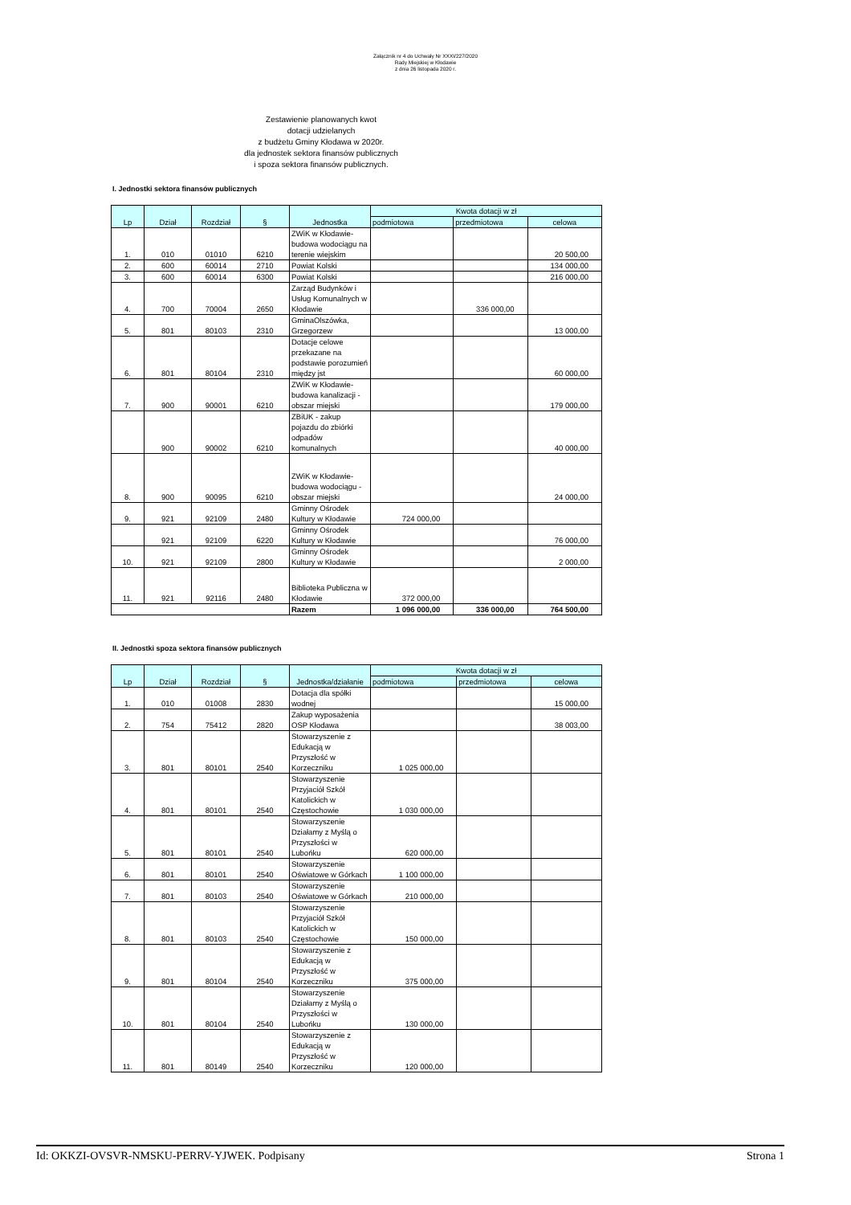Załącznik nr 4 do Uchwały Nr XXXI/227/2020
Rady Miejskiej w Kłodawie
z dnia 26 listopada 2020 r.
Zestawienie planowanych kwot
dotacji udzielanych
z budżetu Gminy Kłodawa w 2020r.
dla jednostek sektora finansów publicznych
i spoza sektora finansów publicznych.
I. Jednostki sektora finansów publicznych
| Lp | Dział | Rozdział | § | Jednostka | Kwota dotacji w zł | | |
| --- | --- | --- | --- | --- | --- | --- | --- |
| | | | | | podmiotowa | przedmiotowa | celowa |
| 1. | 010 | 01010 | 6210 | ZWiK w Kłodawie-budowa wodociągu na terenie wiejskim | | | 20 500,00 |
| 2. | 600 | 60014 | 2710 | Powiat Kolski | | | 134 000,00 |
| 3. | 600 | 60014 | 6300 | Powiat Kolski | | | 216 000,00 |
| 4. | 700 | 70004 | 2650 | Zarząd Budynków i Usług Komunalnych w Kłodawie | | 336 000,00 | |
| 5. | 801 | 80103 | 2310 | GminaOlszówka, Grzegorzew | | | 13 000,00 |
| 6. | 801 | 80104 | 2310 | Dotacje celowe przekazane na podstawie porozumień między jst | | | 60 000,00 |
| 7. | 900 | 90001 | 6210 | ZWiK w Kłodawie-budowa kanalizacji - obszar miejski | | | 179 000,00 |
| | 900 | 90002 | 6210 | ZBiUK - zakup pojazdu do zbiórki odpadów komunalnych | | | 40 000,00 |
| 8. | 900 | 90095 | 6210 | ZWiK w Kłodawie-budowa wodociągu - obszar miejski | | | 24 000,00 |
| 9. | 921 | 92109 | 2480 | Gminny Ośrodek Kultury w Kłodawie | 724 000,00 | | |
| | 921 | 92109 | 6220 | Gminny Ośrodek Kultury w Kłodawie | | | 76 000,00 |
| 10. | 921 | 92109 | 2800 | Gminny Ośrodek Kultury w Kłodawie | | | 2 000,00 |
| 11. | 921 | 92116 | 2480 | Biblioteka Publiczna w Kłodawie | 372 000,00 | | |
| | | | | Razem | 1 096 000,00 | 336 000,00 | 764 500,00 |
II. Jednostki spoza sektora finansów publicznych
| Lp | Dział | Rozdział | § | Jednostka/działanie | Kwota dotacji w zł | | |
| --- | --- | --- | --- | --- | --- | --- | --- |
| | | | | | podmiotowa | przedmiotowa | celowa |
| 1. | 010 | 01008 | 2830 | Dotacja dla spółki wodnej | | | 15 000,00 |
| 2. | 754 | 75412 | 2820 | Zakup wyposażenia OSP Kłodawa | | | 38 003,00 |
| 3. | 801 | 80101 | 2540 | Stowarzyszenie z Edukacją w Przyszłość w Korzeczniku | 1 025 000,00 | | |
| 4. | 801 | 80101 | 2540 | Stowarzyszenie Przyjaciół Szkół Katolickich w Częstochowie | 1 030 000,00 | | |
| 5. | 801 | 80101 | 2540 | Stowarzyszenie Działamy z Myślą o Przyszłości w Lubońku | 620 000,00 | | |
| 6. | 801 | 80101 | 2540 | Stowarzyszenie Oświatowe w Górkach | 1 100 000,00 | | |
| 7. | 801 | 80103 | 2540 | Stowarzyszenie Oświatowe w Górkach | 210 000,00 | | |
| 8. | 801 | 80103 | 2540 | Stowarzyszenie Przyjaciół Szkół Katolickich w Częstochowie | 150 000,00 | | |
| 9. | 801 | 80104 | 2540 | Stowarzyszenie z Edukacją w Przyszłość w Korzeczniku | 375 000,00 | | |
| 10. | 801 | 80104 | 2540 | Stowarzyszenie Działamy z Myślą o Przyszłości w Lubońku | 130 000,00 | | |
| 11. | 801 | 80149 | 2540 | Stowarzyszenie z Edukacją w Przyszłość w Korzeczniku | 120 000,00 | | |
Id: OKKZI-OVSVR-NMSKU-PERRV-YJWEK. Podpisany Strona 1